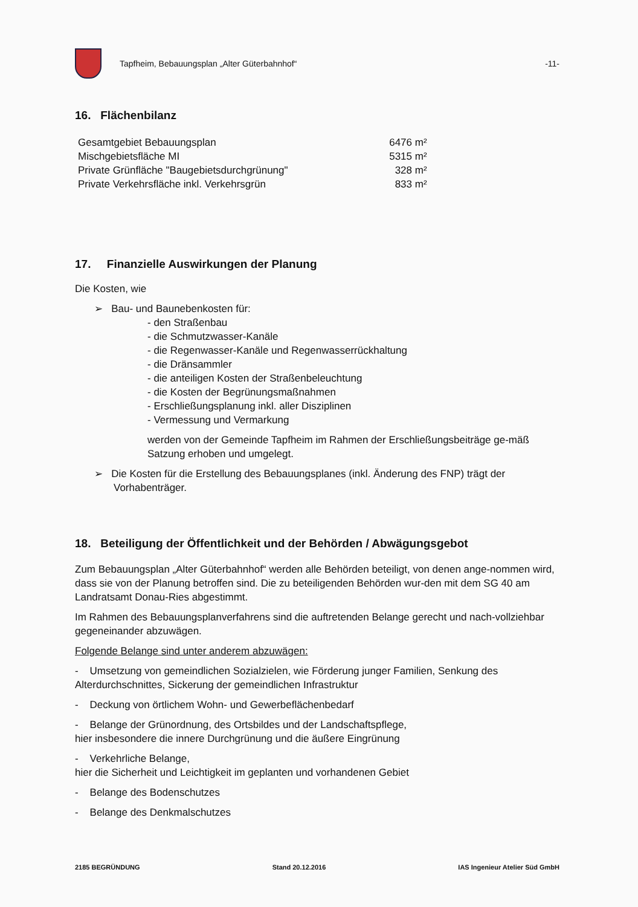Tapfheim, Bebauungsplan „Alter Güterbahnhof“
-11-
16. Flächenbilanz
| Gesamtgebiet Bebauungsplan | 6476 m² |
| Mischgebietsfläche MI | 5315 m² |
| Private Grünfläche "Baugebietsdurchgrünung" | 328 m² |
| Private Verkehrsfläche inkl. Verkehrsgrün | 833 m² |
17. Finanzielle Auswirkungen der Planung
Die Kosten, wie
➢ Bau- und Baunebenkosten für:
- den Straßenbau
- die Schmutzwasser-Kanäle
- die Regenwasser-Kanäle und Regenwasserrückhaltung
- die Dränsammler
- die anteiligen Kosten der Straßenbeleuchtung
- die Kosten der Begrünungsmaßnahmen
- Erschließungsplanung inkl. aller Disziplinen
- Vermessung und Vermarkung
werden von der Gemeinde Tapfheim im Rahmen der Erschließungsbeiträge ge-mäß Satzung erhoben und umgelegt.
➢ Die Kosten für die Erstellung des Bebauungsplanes (inkl. Änderung des FNP) trägt der Vorhabenträger.
18. Beteiligung der Öffentlichkeit und der Behörden / Abwägungsgebot
Zum Bebauungsplan „Alter Güterbahnhof“ werden alle Behörden beteiligt, von denen ange-nommen wird, dass sie von der Planung betroffen sind. Die zu beteiligenden Behörden wur-den mit dem SG 40 am Landratsamt Donau-Ries abgestimmt.
Im Rahmen des Bebauungsplanverfahrens sind die auftretenden Belange gerecht und nach-vollziehbar gegeneinander abzuwägen.
Folgende Belange sind unter anderem abzuwägen:
- Umsetzung von gemeindlichen Sozialzielen, wie Förderung junger Familien, Senkung des Alterdurchschnittes, Sickerung der gemeindlichen Infrastruktur
- Deckung von örtlichem Wohn- und Gewerbeflächenbedarf
- Belange der Grünordnung, des Ortsbildes und der Landschaftspflege,
hier insbesondere die innere Durchgrünung und die äußere Eingrünung
- Verkehrliche Belange,
hier die Sicherheit und Leichtigkeit im geplanten und vorhandenen Gebiet
- Belange des Bodenschutzes
- Belange des Denkmalschutzes
2185 BEGRÜNDUNG Stand 20.12.2016 IAS Ingenieur Atelier Süd GmbH